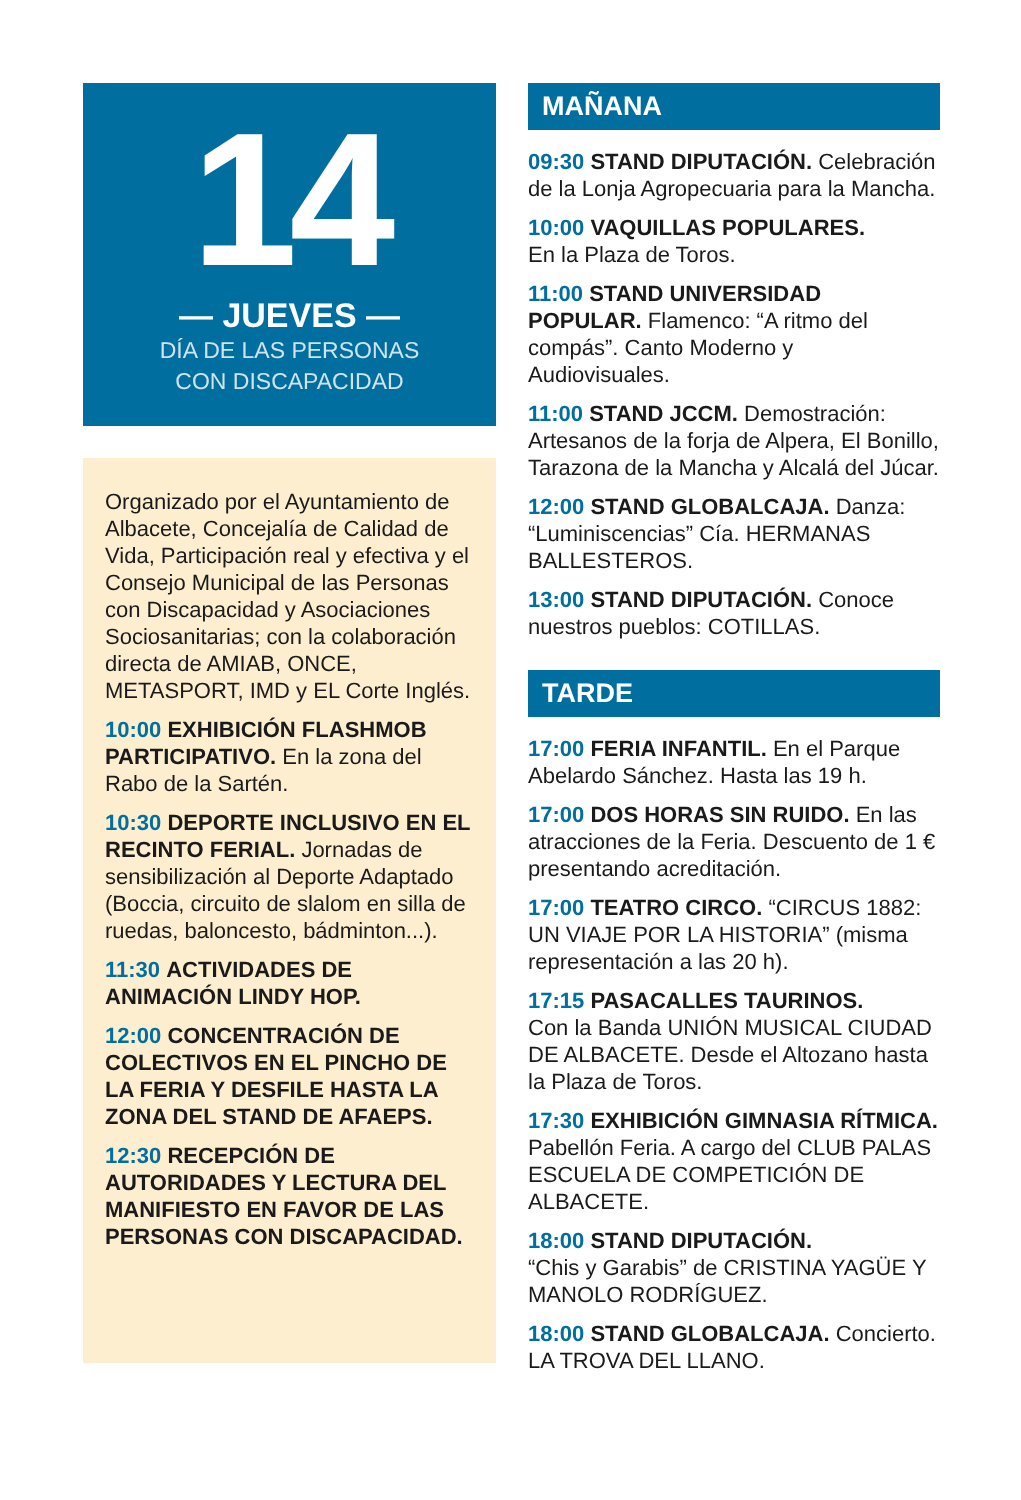14
— JUEVES —
DÍA DE LAS PERSONAS
CON DISCAPACIDAD
Organizado por el Ayuntamiento de Albacete, Concejalía de Calidad de Vida, Participación real y efectiva y el Consejo Municipal de las Personas con Discapacidad y Asociaciones Sociosanitarias; con la colaboración directa de AMIAB, ONCE, METASPORT, IMD y EL Corte Inglés.
10:00 EXHIBICIÓN FLASHMOB PARTICIPATIVO. En la zona del Rabo de la Sartén.
10:30 DEPORTE INCLUSIVO EN EL RECINTO FERIAL. Jornadas de sensibilización al Deporte Adaptado (Boccia, circuito de slalom en silla de ruedas, baloncesto, bádminton...).
11:30 ACTIVIDADES DE ANIMACIÓN LINDY HOP.
12:00 CONCENTRACIÓN DE COLECTIVOS EN EL PINCHO DE LA FERIA Y DESFILE HASTA LA ZONA DEL STAND DE AFAEPS.
12:30 RECEPCIÓN DE AUTORIDADES Y LECTURA DEL MANIFIESTO EN FAVOR DE LAS PERSONAS CON DISCAPACIDAD.
MAÑANA
09:30 STAND DIPUTACIÓN. Celebración de la Lonja Agropecuaria para la Mancha.
10:00 VAQUILLAS POPULARES.
En la Plaza de Toros.
11:00 STAND UNIVERSIDAD POPULAR. Flamenco: “A ritmo del compás”. Canto Moderno y Audiovisuales.
11:00 STAND JCCM. Demostración: Artesanos de la forja de Alpera, El Bonillo, Tarazona de la Mancha y Alcalá del Júcar.
12:00 STAND GLOBALCAJA. Danza: “Luminiscencias” Cía. HERMANAS BALLESTEROS.
13:00 STAND DIPUTACIÓN. Conoce nuestros pueblos: COTILLAS.
TARDE
17:00 FERIA INFANTIL. En el Parque Abelardo Sánchez. Hasta las 19 h.
17:00 DOS HORAS SIN RUIDO. En las atracciones de la Feria. Descuento de 1 € presentando acreditación.
17:00 TEATRO CIRCO. “CIRCUS 1882: UN VIAJE POR LA HISTORIA” (misma representación a las 20 h).
17:15 PASACALLES TAURINOS.
Con la Banda UNIÓN MUSICAL CIUDAD DE ALBACETE. Desde el Altozano hasta la Plaza de Toros.
17:30 EXHIBICIÓN GIMNASIA RÍTMICA. Pabellón Feria. A cargo del CLUB PALAS ESCUELA DE COMPETICIÓN DE ALBACETE.
18:00 STAND DIPUTACIÓN.
“Chis y Garabis” de CRISTINA YAGÜE Y MANOLO RODRÍGUEZ.
18:00 STAND GLOBALCAJA. Concierto. LA TROVA DEL LLANO.